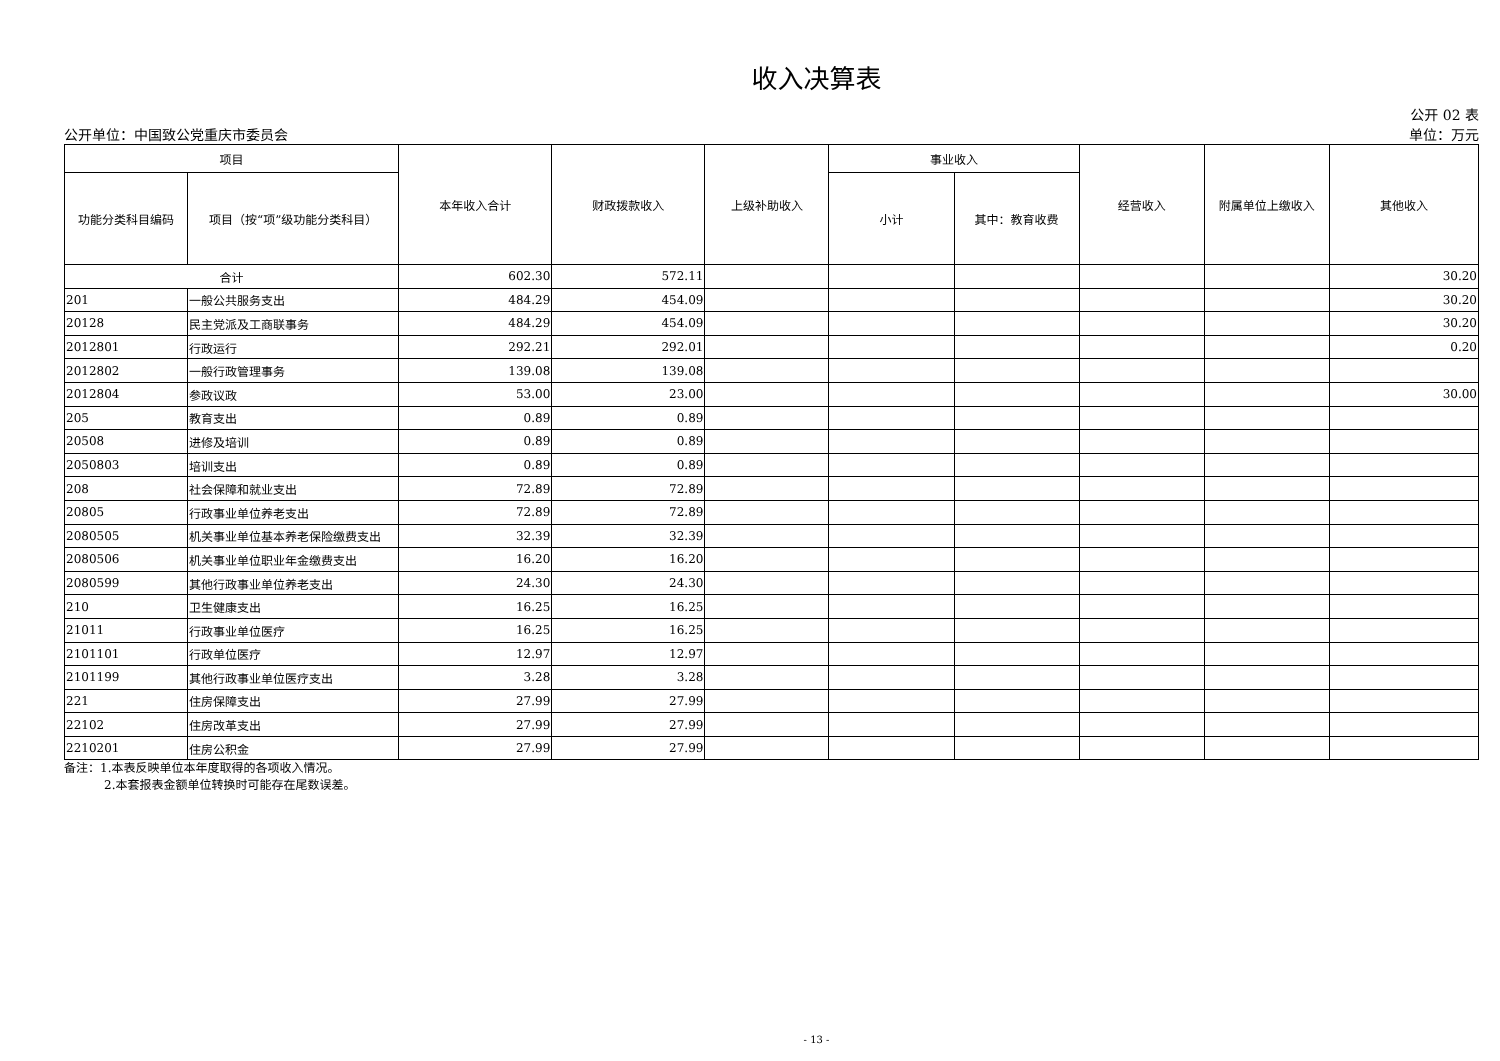收入决算表
公开 02 表
公开单位：中国致公党重庆市委员会 单位：万元
| 项目 | | 本年收入合计 | 财政拨款收入 | 上级补助收入 | 事业收入 | | 经营收入 | 附属单位上缴收入 | 其他收入 |
| --- | --- | --- | --- | --- | --- | --- | --- | --- | --- |
| 功能分类科目编码 | 项目（按“项”级功能分类科目） | | | | 小计 | 其中：教育收费 | | | |
| 合计 | | 602.30 | 572.11 | | | | | | 30.20 |
| 201 | 一般公共服务支出 | 484.29 | 454.09 | | | | | | 30.20 |
| 20128 | 民主党派及工商联事务 | 484.29 | 454.09 | | | | | | 30.20 |
| 2012801 | 行政运行 | 292.21 | 292.01 | | | | | | 0.20 |
| 2012802 | 一般行政管理事务 | 139.08 | 139.08 | | | | | | |
| 2012804 | 参政议政 | 53.00 | 23.00 | | | | | | 30.00 |
| 205 | 教育支出 | 0.89 | 0.89 | | | | | | |
| 20508 | 进修及培训 | 0.89 | 0.89 | | | | | | |
| 2050803 | 培训支出 | 0.89 | 0.89 | | | | | | |
| 208 | 社会保障和就业支出 | 72.89 | 72.89 | | | | | | |
| 20805 | 行政事业单位养老支出 | 72.89 | 72.89 | | | | | | |
| 2080505 | 机关事业单位基本养老保险缴费支出 | 32.39 | 32.39 | | | | | | |
| 2080506 | 机关事业单位职业年金缴费支出 | 16.20 | 16.20 | | | | | | |
| 2080599 | 其他行政事业单位养老支出 | 24.30 | 24.30 | | | | | | |
| 210 | 卫生健康支出 | 16.25 | 16.25 | | | | | | |
| 21011 | 行政事业单位医疗 | 16.25 | 16.25 | | | | | | |
| 2101101 | 行政单位医疗 | 12.97 | 12.97 | | | | | | |
| 2101199 | 其他行政事业单位医疗支出 | 3.28 | 3.28 | | | | | | |
| 221 | 住房保障支出 | 27.99 | 27.99 | | | | | | |
| 22102 | 住房改革支出 | 27.99 | 27.99 | | | | | | |
| 2210201 | 住房公积金 | 27.99 | 27.99 | | | | | | |
备注：1.本表反映单位本年度取得的各项收入情况。
2.本套报表金额单位转换时可能存在尾数误差。
- 13 -